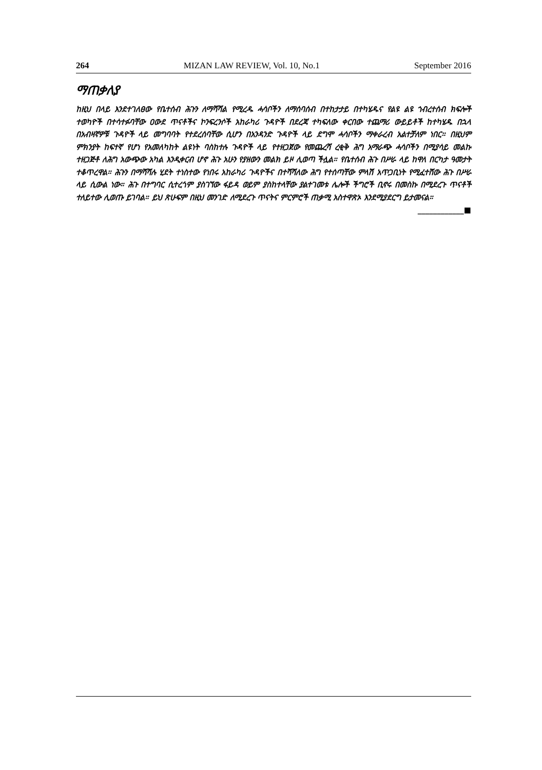264 MIZAN LAW REVIEW, Vol. 10, No.1 September 2016
ማጠቃለያ
ከዚህ በላይ እንደተገለፀው የቤተሰብ ሕጉን ለማሻሻል የሚረዱ ሓሳቦችን ለማሰባሰብ በተከታታይ በተካሄዱና የልዩ ልዩ ኀብረተሰብ ክፍሎች ተወካዮች በተሳተፉባቸው ዐውደ ጥናቶችና ኮንፍረንሶች አከራካሪ ጉዳዮች በደረጃ ተካፍለው ቀርበው ተጨማሪ ውይይቶች ከተካሄዱ በኋላ በአብዛኛዎቹ ጉዳዮች ላይ መግባባት የተደረሰባቸው ሲሆን በአንዳንድ ጉዳዮች ላይ ደግሞ ሓሳቦችን ማቀራረብ አልተቻለም ነበር። በዚህም ምክንያት ከፍተኛ የሆነ የአመለካከት ልዩነት ባስከተሉ ጉዳዮች ላይ የተዘጋጀው የመጨረሻ ረቂቅ ሕግ አማራጭ ሓሳቦችን በሚያሳይ መልኩ ተዘጋጅቶ ለሕግ አውጭው አካል እንዲቀርብ ሆኖ ሕጉ አሁን የያዘውን መልክ ይዞ ሊወጣ ችሏል። የቤተሰብ ሕጉ በሥራ ላይ ከዋለ በርካታ ዓመታት ተቆጥረዋል። ሕጉን በማሻሻሉ ሂደት ተነስተው የነበሩ አከራካሪ ጉዳዮችና በተሻሻለው ሕግ የተሰጣቸው ምላሽ አጥጋቢነት የሚፈተሸው ሕጉ በሥራ ላይ ሲውል ነው። ሕጉ በተግባር ሲተረጎም ያስገኘው ፋይዳ ወይም ያስከተላቸው ያልተገመቱ ሌሎች ችግሮች ቢኖሩ በመስኩ በሚደረጉ ጥናቶች ተለይተው ሊወጡ ይገባል። ይህ ጽሁፍም በዚህ መንገድ ለሚደረጉ ጥናትና ምርምሮች ጠቃሚ አስተዋጽኦ እንደሚያደርግ ይታመናል። ____________■